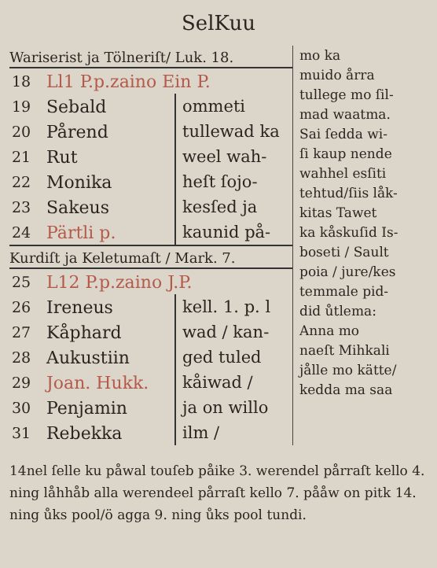SelKuu
Wariserist ja Tölneriſt/ Luk. 18.
| 18 | Ll1 P.p.zaino Ein P. | |
| 19 | Sebald | ommeti |
| 20 | Pårend | tullewad ka |
| 21 | Rut | weel wah- |
| 22 | Monika | heſt ſojo- |
| 23 | Sakeus | kesſed ja |
| 24 | Pärtli p. | kaunid på- |
Kurdiſt ja Keletumaſt / Mark. 7.
| 25 | L12 P.p.zaino J.P. | |
| 26 | Ireneus | kell. 1. p. l |
| 27 | Kåphard | wad / kan- |
| 28 | Aukustiin | ged tuled |
| 29 | Joan. Hukk. | kåiwad / |
| 30 | Penjamin | ja on willo |
| 31 | Rebekka | ilm / |
mo ka
muido årra
tullege mo ſil-
mad waatma.
Sai ſedda wi-
ſi kaup nende
wahhel esſiti
tehtud/ſiis låk-
kitas Tawet
ka kåskuſid Is-
boseti / Sault
poia / jure/kes
temmale pid-
did ůtlema:
Anna mo
naeſt Mihkali
jålle mo kätte/
kedda ma saa
14nel ſelle ku påwal touſeb påike 3. werendel pårraſt kello 4. ning låhhåb alla werendeel pårraſt kello 7. pååw on pitk 14. ning ůks pool/ö agga 9. ning ůks pool tundi.